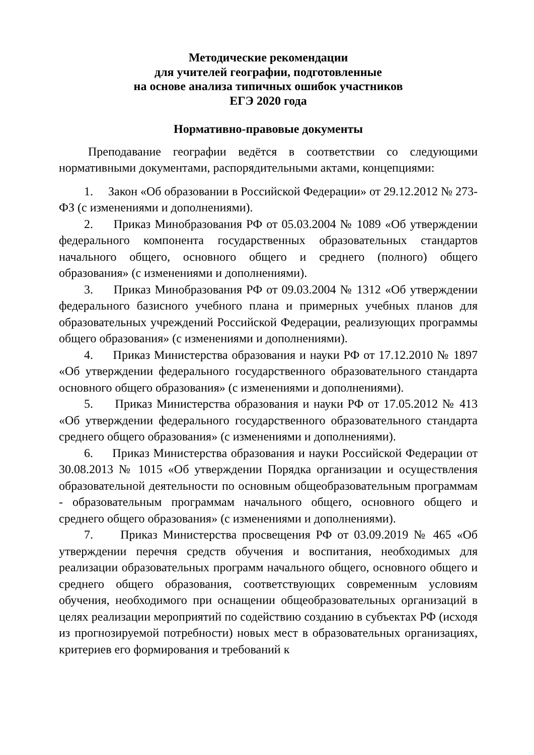Методические рекомендации
для учителей географии, подготовленные
на основе анализа типичных ошибок участников
ЕГЭ 2020 года
Нормативно-правовые документы
Преподавание географии ведётся в соответствии со следующими нормативными документами, распорядительными актами, концепциями:
1. Закон «Об образовании в Российской Федерации» от 29.12.2012 № 273-ФЗ (с изменениями и дополнениями).
2. Приказ Минобразования РФ от 05.03.2004 № 1089 «Об утверждении федерального компонента государственных образовательных стандартов начального общего, основного общего и среднего (полного) общего образования» (с изменениями и дополнениями).
3. Приказ Минобразования РФ от 09.03.2004 № 1312 «Об утверждении федерального базисного учебного плана и примерных учебных планов для образовательных учреждений Российской Федерации, реализующих программы общего образования» (с изменениями и дополнениями).
4. Приказ Министерства образования и науки РФ от 17.12.2010 № 1897 «Об утверждении федерального государственного образовательного стандарта основного общего образования» (с изменениями и дополнениями).
5. Приказ Министерства образования и науки РФ от 17.05.2012 № 413 «Об утверждении федерального государственного образовательного стандарта среднего общего образования» (с изменениями и дополнениями).
6. Приказ Министерства образования и науки Российской Федерации от 30.08.2013 № 1015 «Об утверждении Порядка организации и осуществления образовательной деятельности по основным общеобразовательным программам - образовательным программам начального общего, основного общего и среднего общего образования» (с изменениями и дополнениями).
7. Приказ Министерства просвещения РФ от 03.09.2019 № 465 «Об утверждении перечня средств обучения и воспитания, необходимых для реализации образовательных программ начального общего, основного общего и среднего общего образования, соответствующих современным условиям обучения, необходимого при оснащении общеобразовательных организаций в целях реализации мероприятий по содействию созданию в субъектах РФ (исходя из прогнозируемой потребности) новых мест в образовательных организациях, критериев его формирования и требований к